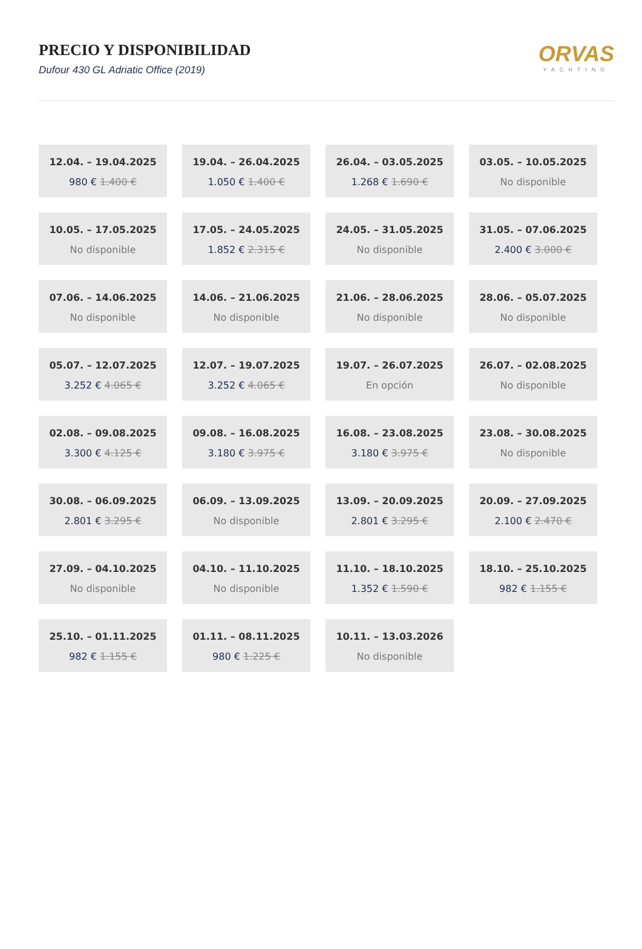PRECIO Y DISPONIBILIDAD
Dufour 430 GL Adriatic Office (2019)
ORVAS
YACHTING
12.04. – 19.04.2025
980 € 1.400 €
19.04. – 26.04.2025
1.050 € 1.400 €
26.04. – 03.05.2025
1.268 € 1.690 €
03.05. – 10.05.2025
No disponible
10.05. – 17.05.2025
No disponible
17.05. – 24.05.2025
1.852 € 2.315 €
24.05. – 31.05.2025
No disponible
31.05. – 07.06.2025
2.400 € 3.000 €
07.06. – 14.06.2025
No disponible
14.06. – 21.06.2025
No disponible
21.06. – 28.06.2025
No disponible
28.06. – 05.07.2025
No disponible
05.07. – 12.07.2025
3.252 € 4.065 €
12.07. – 19.07.2025
3.252 € 4.065 €
19.07. – 26.07.2025
En opción
26.07. – 02.08.2025
No disponible
02.08. – 09.08.2025
3.300 € 4.125 €
09.08. – 16.08.2025
3.180 € 3.975 €
16.08. – 23.08.2025
3.180 € 3.975 €
23.08. – 30.08.2025
No disponible
30.08. – 06.09.2025
2.801 € 3.295 €
06.09. – 13.09.2025
No disponible
13.09. – 20.09.2025
2.801 € 3.295 €
20.09. – 27.09.2025
2.100 € 2.470 €
27.09. – 04.10.2025
No disponible
04.10. – 11.10.2025
No disponible
11.10. – 18.10.2025
1.352 € 1.590 €
18.10. – 25.10.2025
982 € 1.155 €
25.10. – 01.11.2025
982 € 1.155 €
01.11. – 08.11.2025
980 € 1.225 €
10.11. – 13.03.2026
No disponible